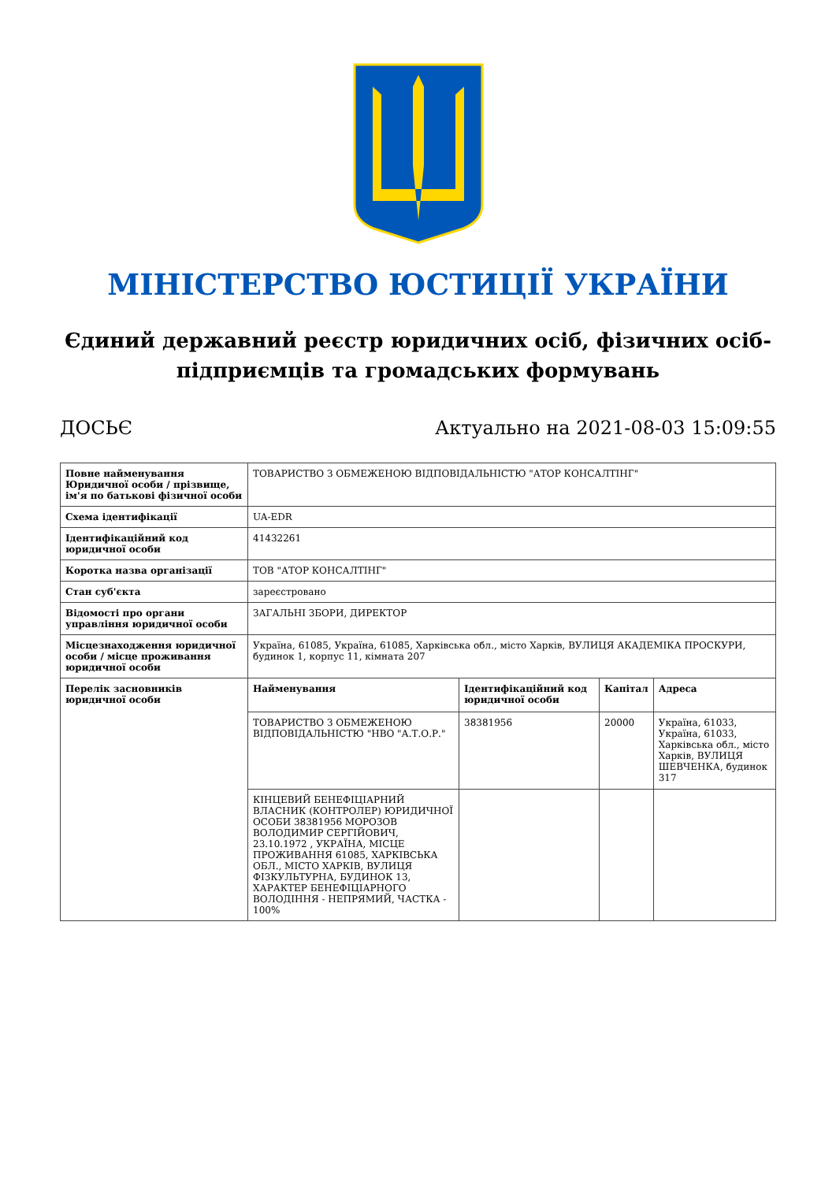МІНІСТЕРСТВО ЮСТИЦІЇ УКРАЇНИ
Єдиний державний реєстр юридичних осіб, фізичних осіб-підприємців та громадських формувань
ДОСЬЄ Актуально на 2021-08-03 15:09:55
| Повне найменування Юридичної особи / прізвище, ім'я по батькові фізичної особи | ТОВАРИСТВО З ОБМЕЖЕНОЮ ВІДПОВІДАЛЬНІСТЮ "АТОР КОНСАЛТІНГ" | | | |
| Схема ідентифікації | UA-EDR | | | |
| Ідентифікаційний код юридичної особи | 41432261 | | | |
| Коротка назва організації | ТОВ "АТОР КОНСАЛТІНГ" | | | |
| Стан суб'єкта | зареєстровано | | | |
| Відомості про органи управління юридичної особи | ЗАГАЛЬНІ ЗБОРИ, ДИРЕКТОР | | | |
| Місцезнаходження юридичної особи / місце проживання юридичної особи | Україна, 61085, Україна, 61085, Харківська обл., місто Харків, ВУЛИЦЯ АКАДЕМІКА ПРОСКУРИ, будинок 1, корпус 11, кімната 207 | | | |
| Перелік засновників юридичної особи | Найменування | Ідентифікаційний код юридичної особи | Капітал | Адреса |
| | ТОВАРИСТВО З ОБМЕЖЕНОЮ ВІДПОВІДАЛЬНІСТЮ "НВО "А.Т.О.Р." | 38381956 | 20000 | Україна, 61033, Україна, 61033, Харківська обл., місто Харків, ВУЛИЦЯ ШЕВЧЕНКА, будинок 317 |
| | КІНЦЕВИЙ БЕНЕФІЦІАРНИЙ ВЛАСНИК (КОНТРОЛЕР) ЮРИДИЧНОЇ ОСОБИ 38381956 МОРОЗОВ ВОЛОДИМИР СЕРГІЙОВИЧ, 23.10.1972 , УКРАЇНА, МІСЦЕ ПРОЖИВАННЯ 61085, ХАРКІВСЬКА ОБЛ., МІСТО ХАРКІВ, ВУЛИЦЯ ФІЗКУЛЬТУРНА, БУДИНОК 13, ХАРАКТЕР БЕНЕФІЦІАРНОГО ВОЛОДІННЯ - НЕПРЯМИЙ, ЧАСТКА - 100% | | | |